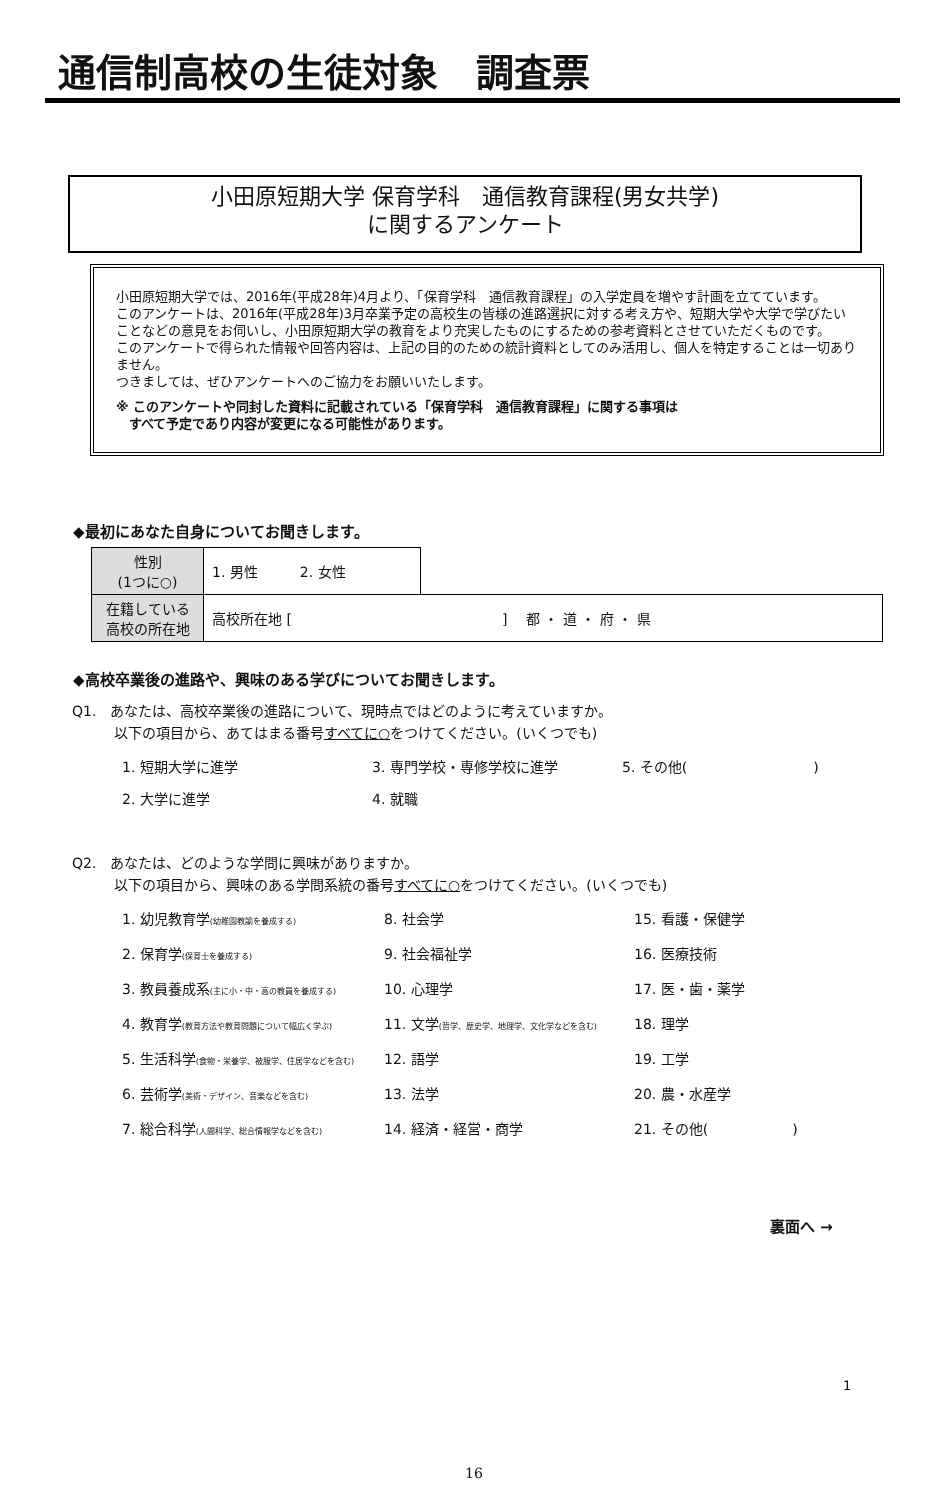通信制高校の生徒対象　調査票
小田原短期大学 保育学科　通信教育課程(男女共学)
に関するアンケート
小田原短期大学では、2016年(平成28年)4月より、「保育学科　通信教育課程」の入学定員を増やす計画を立てています。
このアンケートは、2016年(平成28年)3月卒業予定の高校生の皆様の進路選択に対する考え方や、短期大学や大学で学びたいことなどの意見をお伺いし、小田原短期大学の教育をより充実したものにするための参考資料とさせていただくものです。
このアンケートで得られた情報や回答内容は、上記の目的のための統計資料としてのみ活用し、個人を特定することは一切ありません。
つきましては、ぜひアンケートへのご協力をお願いいたします。
※ このアンケートや同封した資料に記載されている「保育学科　通信教育課程」に関する事項は
　すべて予定であり内容が変更になる可能性があります。
◆最初にあなた自身についてお聞きします。
| 性別 (1つに○) | 1. 男性 2. 女性 | |
| 在籍している 高校の所在地 | 高校所在地 [ ] 都 ・ 道 ・ 府 ・ 県 | |
◆高校卒業後の進路や、興味のある学びについてお聞きします。
Q1.　あなたは、高校卒業後の進路について、現時点ではどのように考えていますか。
　　　以下の項目から、あてはまる番号すべてに○をつけてください。(いくつでも)
1. 短期大学に進学 3. 専門学校・専修学校に進学 5. その他(　　　　　　　　　) 2. 大学に進学 4. 就職
Q2.　あなたは、どのような学問に興味がありますか。
　　　以下の項目から、興味のある学問系統の番号すべてに○をつけてください。(いくつでも)
1. 幼児教育学(幼稚園教諭を養成する) 8. 社会学 15. 看護・保健学 2. 保育学(保育士を養成する) 9. 社会福祉学 16. 医療技術 3. 教員養成系(主に小・中・高の教員を養成する) 10. 心理学 17. 医・歯・薬学 4. 教育学(教育方法や教育問題について幅広く学ぶ) 11. 文学(哲学、歴史学、地理学、文化学などを含む) 18. 理学 5. 生活科学(食物・栄養学、被服学、住居学などを含む) 12. 語学 19. 工学 6. 芸術学(美術・デザイン、音楽などを含む) 13. 法学 20. 農・水産学 7. 総合科学(人間科学、総合情報学などを含む) 14. 経済・経営・商学 21. その他(　　　　　　)
裏面へ →
1
16